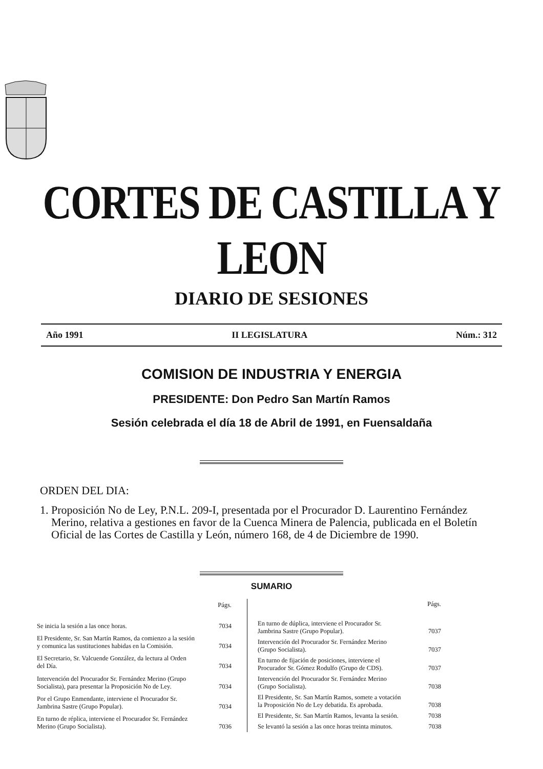CORTES DE CASTILLA Y LEON
DIARIO DE SESIONES
Año 1991 II LEGISLATURA Núm.: 312
COMISION DE INDUSTRIA Y ENERGIA
PRESIDENTE: Don Pedro San Martín Ramos
Sesión celebrada el día 18 de Abril de 1991, en Fuensaldaña
ORDEN DEL DIA:
1. Proposición No de Ley, P.N.L. 209-I, presentada por el Procurador D. Laurentino Fernández Merino, relativa a gestiones en favor de la Cuenca Minera de Palencia, publicada en el Boletín Oficial de las Cortes de Castilla y León, número 168, de 4 de Diciembre de 1990.
SUMARIO
| | Págs. |
| Se inicia la sesión a las once horas. | 7034 |
| El Presidente, Sr. San Martín Ramos, da comienzo a la sesión y comunica las sustituciones habidas en la Comisión. | 7034 |
| El Secretario, Sr. Valcuende González, da lectura al Orden del Día. | 7034 |
| Intervención del Procurador Sr. Fernández Merino (Grupo Socialista), para presentar la Proposición No de Ley. | 7034 |
| Por el Grupo Enmendante, interviene el Procurador Sr. Jambrina Sastre (Grupo Popular). | 7034 |
| En turno de réplica, interviene el Procurador Sr. Fernández Merino (Grupo Socialista). | 7036 |
| | Págs. |
| En turno de dúplica, interviene el Procurador Sr. Jambrina Sastre (Grupo Popular). | 7037 |
| Intervención del Procurador Sr. Fernández Merino (Grupo Socialista). | 7037 |
| En turno de fijación de posiciones, interviene el Procurador Sr. Gómez Rodulfo (Grupo de CDS). | 7037 |
| Intervención del Procurador Sr. Fernández Merino (Grupo Socialista). | 7038 |
| El Presidente, Sr. San Martín Ramos, somete a votación la Proposición No de Ley debatida. Es aprobada. | 7038 |
| El Presidente, Sr. San Martín Ramos, levanta la sesión. | 7038 |
| Se levantó la sesión a las once horas treinta minutos. | 7038 |